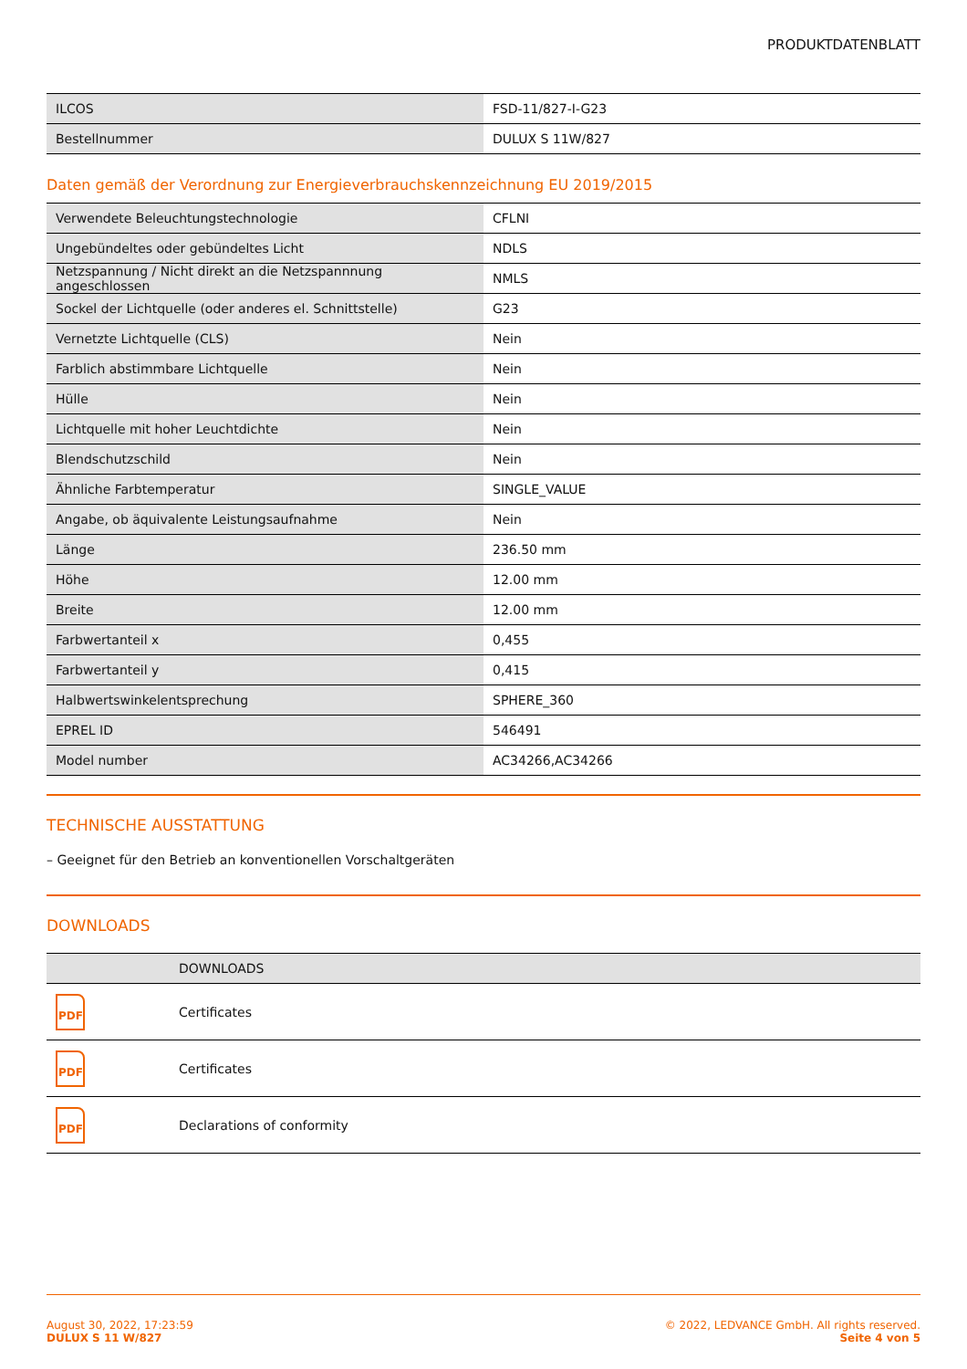PRODUKTDATENBLATT
| ILCOS | FSD-11/827-I-G23 |
| Bestellnummer | DULUX S 11W/827 |
Daten gemäß der Verordnung zur Energieverbrauchskennzeichnung EU 2019/2015
| Verwendete Beleuchtungstechnologie | CFLNI |
| Ungebündeltes oder gebündeltes Licht | NDLS |
| Netzspannung / Nicht direkt an die Netzspannnung angeschlossen | NMLS |
| Sockel der Lichtquelle (oder anderes el. Schnittstelle) | G23 |
| Vernetzte Lichtquelle (CLS) | Nein |
| Farblich abstimmbare Lichtquelle | Nein |
| Hülle | Nein |
| Lichtquelle mit hoher Leuchtdichte | Nein |
| Blendschutzschild | Nein |
| Ähnliche Farbtemperatur | SINGLE_VALUE |
| Angabe, ob äquivalente Leistungsaufnahme | Nein |
| Länge | 236.50 mm |
| Höhe | 12.00 mm |
| Breite | 12.00 mm |
| Farbwertanteil x | 0,455 |
| Farbwertanteil y | 0,415 |
| Halbwertswinkelentsprechung | SPHERE_360 |
| EPREL ID | 546491 |
| Model number | AC34266,AC34266 |
TECHNISCHE AUSSTATTUNG
– Geeignet für den Betrieb an konventionellen Vorschaltgeräten
DOWNLOADS
| | DOWNLOADS |
| --- | --- |
| PDF | Certificates |
| PDF | Certificates |
| PDF | Declarations of conformity |
August 30, 2022, 17:23:59
DULUX S 11 W/827
© 2022, LEDVANCE GmbH. All rights reserved.
Seite 4 von 5